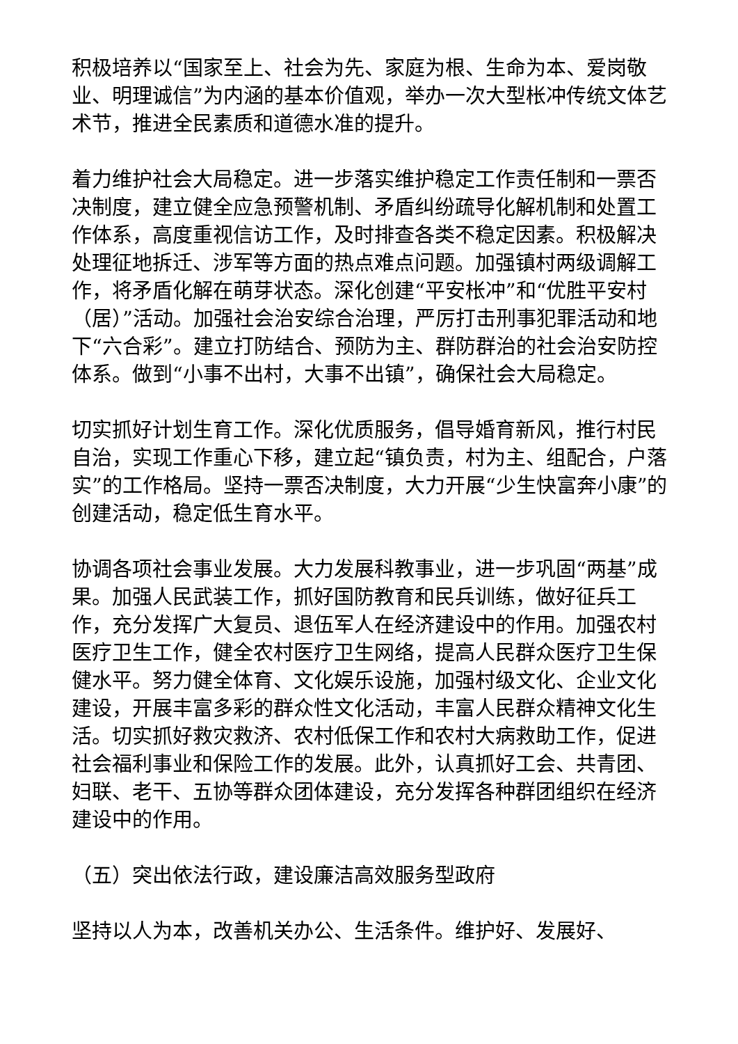积极培养以“国家至上、社会为先、家庭为根、生命为本、爱岗敬业、明理诚信”为内涵的基本价值观，举办一次大型枨冲传统文体艺术节，推进全民素质和道德水准的提升。
着力维护社会大局稳定。进一步落实维护稳定工作责任制和一票否决制度，建立健全应急预警机制、矛盾纠纷疏导化解机制和处置工作体系，高度重视信访工作，及时排查各类不稳定因素。积极解决处理征地拆迁、涉军等方面的热点难点问题。加强镇村两级调解工作，将矛盾化解在萌芽状态。深化创建“平安枨冲”和“优胜平安村（居）”活动。加强社会治安综合治理，严厉打击刑事犯罪活动和地下“六合彩”。建立打防结合、预防为主、群防群治的社会治安防控体系。做到“小事不出村，大事不出镇”，确保社会大局稳定。
切实抓好计划生育工作。深化优质服务，倡导婚育新风，推行村民自治，实现工作重心下移，建立起“镇负责，村为主、组配合，户落实”的工作格局。坚持一票否决制度，大力开展“少生快富奔小康”的创建活动，稳定低生育水平。
协调各项社会事业发展。大力发展科教事业，进一步巩固“两基”成果。加强人民武装工作，抓好国防教育和民兵训练，做好征兵工作，充分发挥广大复员、退伍军人在经济建设中的作用。加强农村医疗卫生工作，健全农村医疗卫生网络，提高人民群众医疗卫生保健水平。努力健全体育、文化娱乐设施，加强村级文化、企业文化建设，开展丰富多彩的群众性文化活动，丰富人民群众精神文化生活。切实抓好救灾救济、农村低保工作和农村大病救助工作，促进社会福利事业和保险工作的发展。此外，认真抓好工会、共青团、妇联、老干、五协等群众团体建设，充分发挥各种群团组织在经济建设中的作用。
（五）突出依法行政，建设廉洁高效服务型政府
坚持以人为本，改善机关办公、生活条件。维护好、发展好、